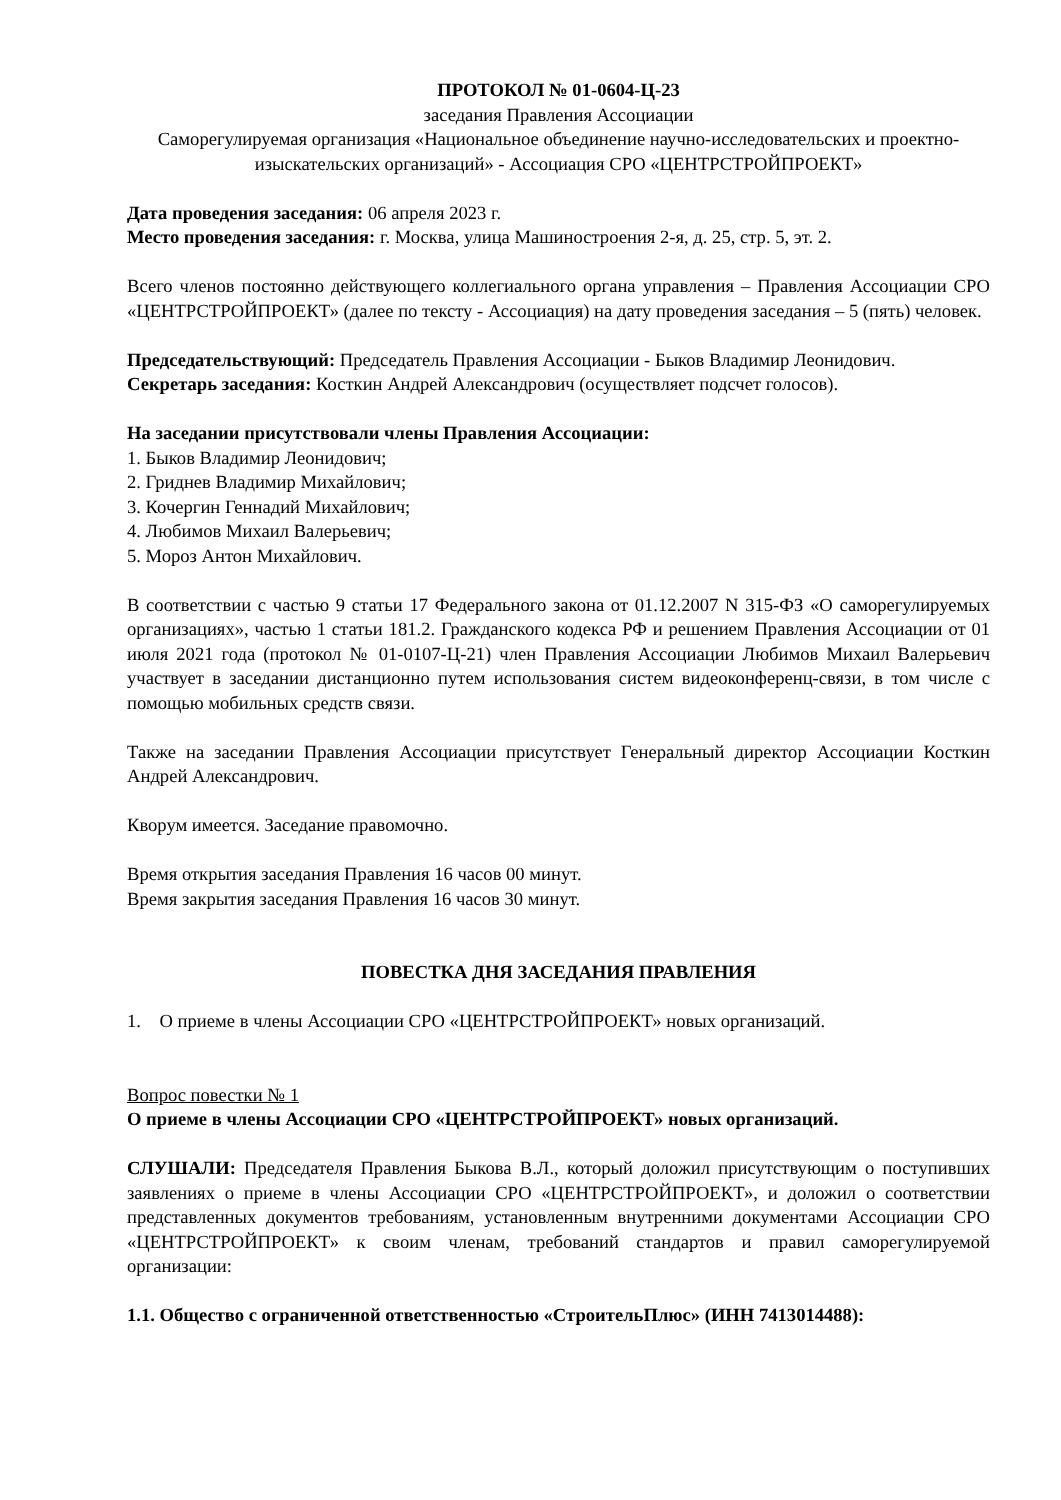ПРОТОКОЛ № 01-0604-Ц-23
заседания Правления Ассоциации
Саморегулируемая организация «Национальное объединение научно-исследовательских и проектно-изыскательских организаций» - Ассоциация СРО «ЦЕНТРСТРОЙПРОЕКТ»
Дата проведения заседания: 06 апреля 2023 г.
Место проведения заседания: г. Москва, улица Машиностроения 2-я, д. 25, стр. 5, эт. 2.
Всего членов постоянно действующего коллегиального органа управления – Правления Ассоциации СРО «ЦЕНТРСТРОЙПРОЕКТ» (далее по тексту - Ассоциация) на дату проведения заседания – 5 (пять) человек.
Председательствующий: Председатель Правления Ассоциации - Быков Владимир Леонидович.
Секретарь заседания: Косткин Андрей Александрович (осуществляет подсчет голосов).
На заседании присутствовали члены Правления Ассоциации:
1. Быков Владимир Леонидович;
2. Гриднев Владимир Михайлович;
3. Кочергин Геннадий Михайлович;
4. Любимов Михаил Валерьевич;
5. Мороз Антон Михайлович.
В соответствии с частью 9 статьи 17 Федерального закона от 01.12.2007 N 315-ФЗ «О саморегулируемых организациях», частью 1 статьи 181.2. Гражданского кодекса РФ и решением Правления Ассоциации от 01 июля 2021 года (протокол № 01-0107-Ц-21) член Правления Ассоциации Любимов Михаил Валерьевич участвует в заседании дистанционно путем использования систем видеоконференц-связи, в том числе с помощью мобильных средств связи.
Также на заседании Правления Ассоциации присутствует Генеральный директор Ассоциации Косткин Андрей Александрович.
Кворум имеется. Заседание правомочно.
Время открытия заседания Правления 16 часов 00 минут.
Время закрытия заседания Правления 16 часов 30 минут.
ПОВЕСТКА ДНЯ ЗАСЕДАНИЯ ПРАВЛЕНИЯ
1. О приеме в члены Ассоциации СРО «ЦЕНТРСТРОЙПРОЕКТ» новых организаций.
Вопрос повестки № 1
О приеме в члены Ассоциации СРО «ЦЕНТРСТРОЙПРОЕКТ» новых организаций.
СЛУШАЛИ: Председателя Правления Быкова В.Л., который доложил присутствующим о поступивших заявлениях о приеме в члены Ассоциации СРО «ЦЕНТРСТРОЙПРОЕКТ», и доложил о соответствии представленных документов требованиям, установленным внутренними документами Ассоциации СРО «ЦЕНТРСТРОЙПРОЕКТ» к своим членам, требований стандартов и правил саморегулируемой организации:
1.1. Общество с ограниченной ответственностью «СтроительПлюс» (ИНН 7413014488):